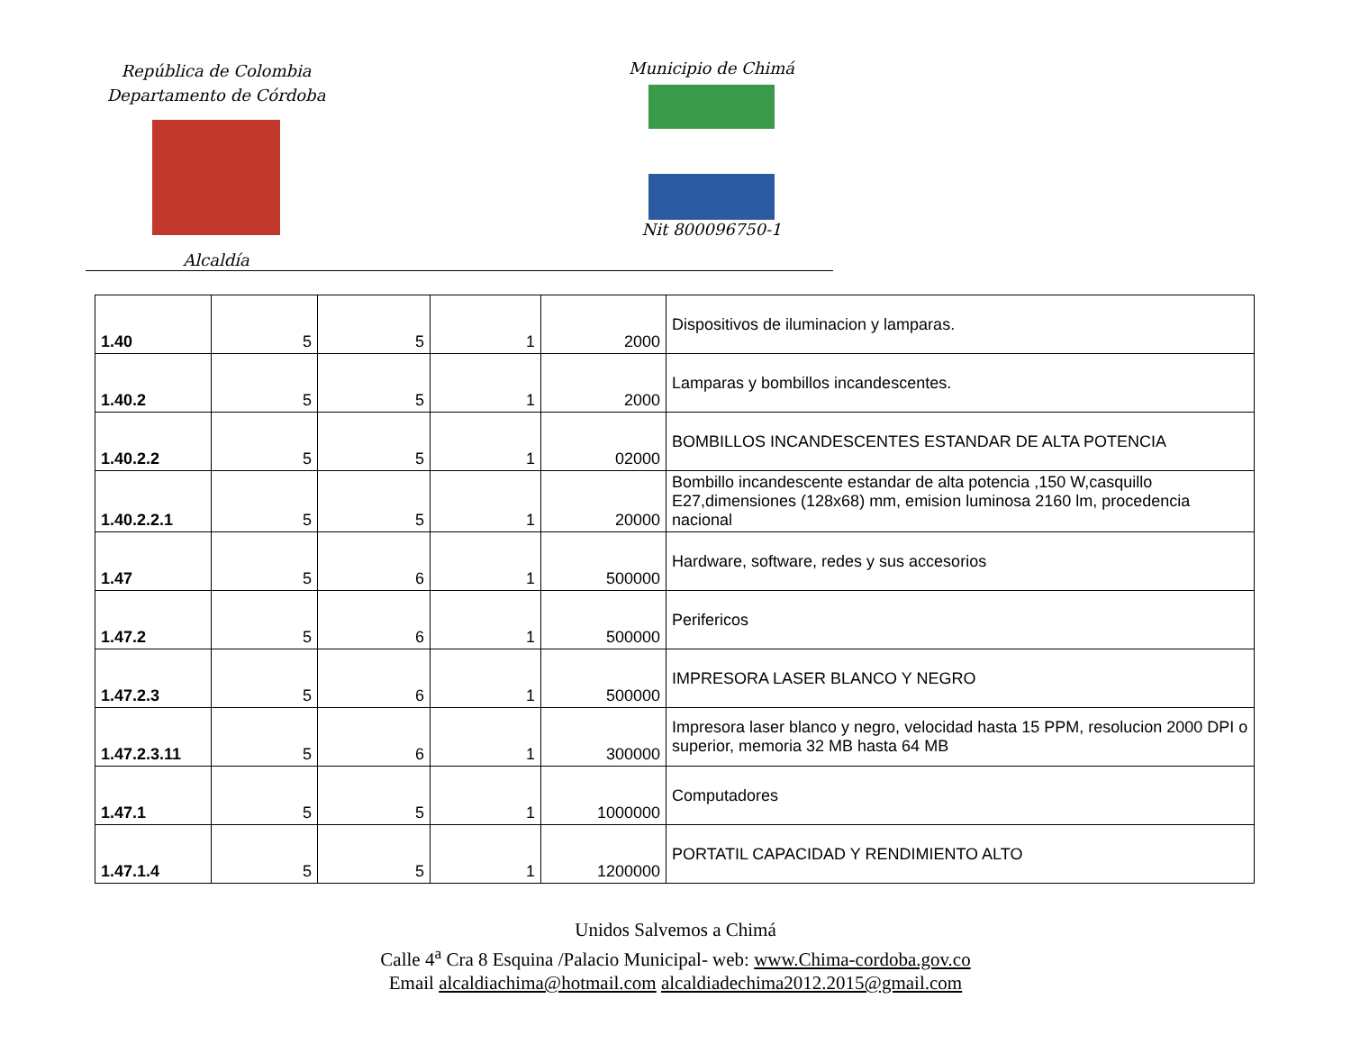República de Colombia
Departamento de Córdoba
Alcaldía
Municipio de Chimá
Nit 800096750-1
| 1.40 | 5 | 5 | 1 | 2000 | Dispositivos de iluminacion y lamparas. |
| 1.40.2 | 5 | 5 | 1 | 2000 | Lamparas y bombillos incandescentes. |
| 1.40.2.2 | 5 | 5 | 1 | 02000 | BOMBILLOS INCANDESCENTES ESTANDAR DE ALTA POTENCIA |
| 1.40.2.2.1 | 5 | 5 | 1 | 20000 | Bombillo incandescente estandar de alta potencia ,150 W,casquillo E27,dimensiones (128x68) mm, emision luminosa 2160 lm, procedencia nacional |
| 1.47 | 5 | 6 | 1 | 500000 | Hardware, software, redes y sus accesorios |
| 1.47.2 | 5 | 6 | 1 | 500000 | Perifericos |
| 1.47.2.3 | 5 | 6 | 1 | 500000 | IMPRESORA LASER BLANCO Y NEGRO |
| 1.47.2.3.11 | 5 | 6 | 1 | 300000 | Impresora laser blanco y negro, velocidad hasta 15 PPM, resolucion 2000 DPI o superior, memoria 32 MB hasta 64 MB |
| 1.47.1 | 5 | 5 | 1 | 1000000 | Computadores |
| 1.47.1.4 | 5 | 5 | 1 | 1200000 | PORTATIL CAPACIDAD Y RENDIMIENTO ALTO |
Unidos Salvemos a Chimá
Calle 4<sup>a</sup> Cra 8 Esquina /Palacio Municipal- web: www.Chima-cordoba.gov.co
Email alcaldiachima@hotmail.com alcaldiadechima2012.2015@gmail.com